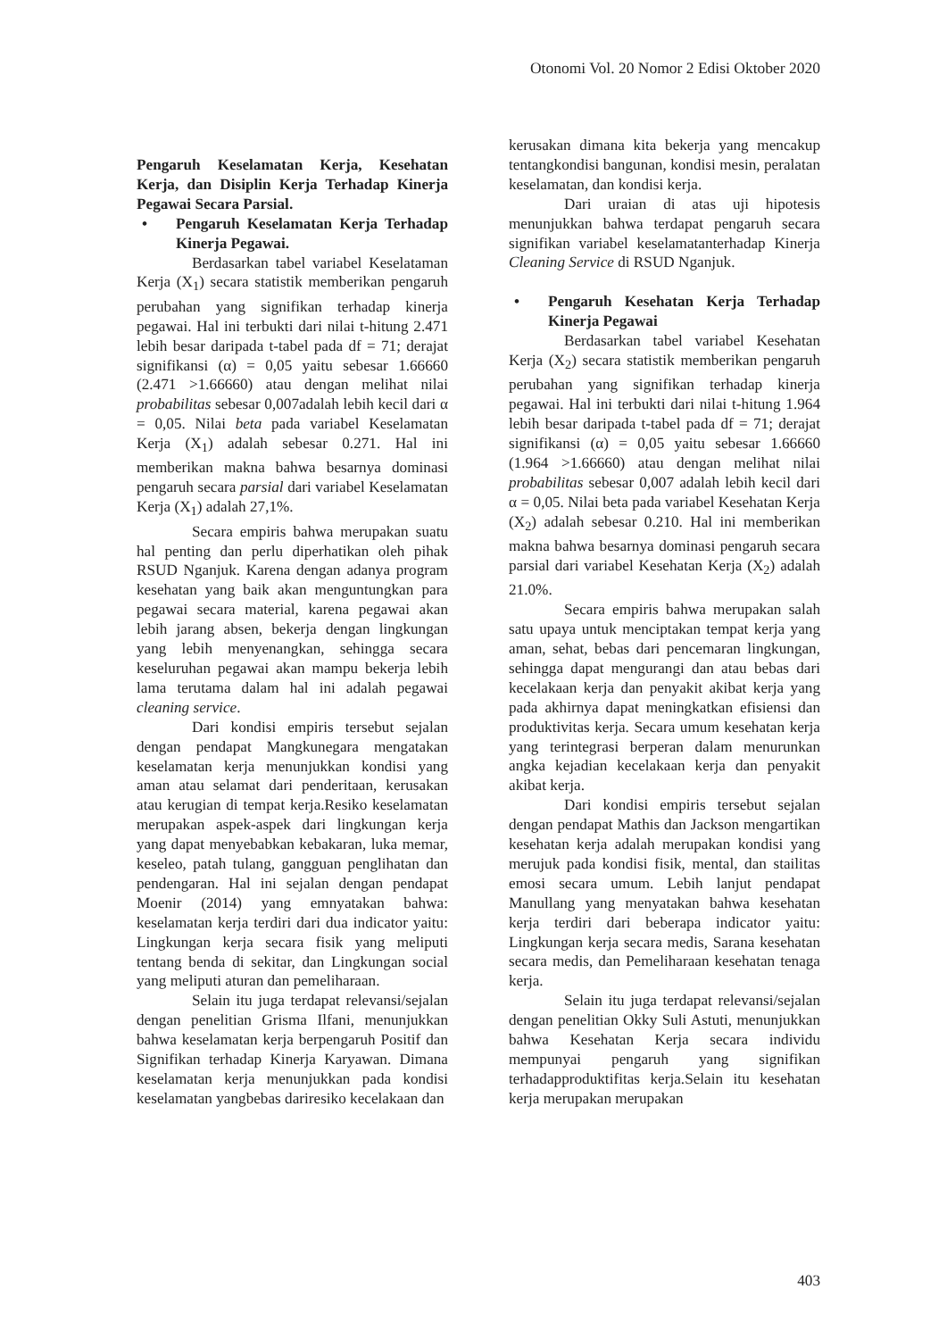Otonomi Vol. 20 Nomor 2 Edisi Oktober 2020
Pengaruh Keselamatan Kerja, Kesehatan Kerja, dan Disiplin Kerja Terhadap Kinerja Pegawai Secara Parsial.
• Pengaruh Keselamatan Kerja Terhadap Kinerja Pegawai.
Berdasarkan tabel variabel Keselataman Kerja (X<sub>1</sub>) secara statistik memberikan pengaruh perubahan yang signifikan terhadap kinerja pegawai. Hal ini terbukti dari nilai t-hitung 2.471 lebih besar daripada t-tabel pada df = 71; derajat signifikansi (α) = 0,05 yaitu sebesar 1.66660 (2.471 >1.66660) atau dengan melihat nilai probabilitas sebesar 0,007adalah lebih kecil dari α = 0,05. Nilai beta pada variabel Keselamatan Kerja (X<sub>1</sub>) adalah sebesar 0.271. Hal ini memberikan makna bahwa besarnya dominasi pengaruh secara parsial dari variabel Keselamatan Kerja (X<sub>1</sub>) adalah 27,1%.
Secara empiris bahwa merupakan suatu hal penting dan perlu diperhatikan oleh pihak RSUD Nganjuk. Karena dengan adanya program kesehatan yang baik akan menguntungkan para pegawai secara material, karena pegawai akan lebih jarang absen, bekerja dengan lingkungan yang lebih menyenangkan, sehingga secara keseluruhan pegawai akan mampu bekerja lebih lama terutama dalam hal ini adalah pegawai cleaning service.
Dari kondisi empiris tersebut sejalan dengan pendapat Mangkunegara mengatakan keselamatan kerja menunjukkan kondisi yang aman atau selamat dari penderitaan, kerusakan atau kerugian di tempat kerja.Resiko keselamatan merupakan aspek-aspek dari lingkungan kerja yang dapat menyebabkan kebakaran, luka memar, keseleo, patah tulang, gangguan penglihatan dan pendengaran. Hal ini sejalan dengan pendapat Moenir (2014) yang emnyatakan bahwa: keselamatan kerja terdiri dari dua indicator yaitu: Lingkungan kerja secara fisik yang meliputi tentang benda di sekitar, dan Lingkungan social yang meliputi aturan dan pemeliharaan.
Selain itu juga terdapat relevansi/sejalan dengan penelitian Grisma Ilfani, menunjukkan bahwa keselamatan kerja berpengaruh Positif dan Signifikan terhadap Kinerja Karyawan. Dimana keselamatan kerja menunjukkan pada kondisi keselamatan yangbebas dariresiko kecelakaan dan
kerusakan dimana kita bekerja yang mencakup tentangkondisi bangunan, kondisi mesin, peralatan keselamatan, dan kondisi kerja.
Dari uraian di atas uji hipotesis menunjukkan bahwa terdapat pengaruh secara signifikan variabel keselamatanterhadap Kinerja Cleaning Service di RSUD Nganjuk.
• Pengaruh Kesehatan Kerja Terhadap Kinerja Pegawai
Berdasarkan tabel variabel Kesehatan Kerja (X<sub>2</sub>) secara statistik memberikan pengaruh perubahan yang signifikan terhadap kinerja pegawai. Hal ini terbukti dari nilai t-hitung 1.964 lebih besar daripada t-tabel pada df = 71; derajat signifikansi (α) = 0,05 yaitu sebesar 1.66660 (1.964 >1.66660) atau dengan melihat nilai probabilitas sebesar 0,007 adalah lebih kecil dari α = 0,05. Nilai beta pada variabel Kesehatan Kerja (X<sub>2</sub>) adalah sebesar 0.210. Hal ini memberikan makna bahwa besarnya dominasi pengaruh secara parsial dari variabel Kesehatan Kerja (X<sub>2</sub>) adalah 21.0%.
Secara empiris bahwa merupakan salah satu upaya untuk menciptakan tempat kerja yang aman, sehat, bebas dari pencemaran lingkungan, sehingga dapat mengurangi dan atau bebas dari kecelakaan kerja dan penyakit akibat kerja yang pada akhirnya dapat meningkatkan efisiensi dan produktivitas kerja. Secara umum kesehatan kerja yang terintegrasi berperan dalam menurunkan angka kejadian kecelakaan kerja dan penyakit akibat kerja.
Dari kondisi empiris tersebut sejalan dengan pendapat Mathis dan Jackson mengartikan kesehatan kerja adalah merupakan kondisi yang merujuk pada kondisi fisik, mental, dan stailitas emosi secara umum. Lebih lanjut pendapat Manullang yang menyatakan bahwa kesehatan kerja terdiri dari beberapa indicator yaitu: Lingkungan kerja secara medis, Sarana kesehatan secara medis, dan Pemeliharaan kesehatan tenaga kerja.
Selain itu juga terdapat relevansi/sejalan dengan penelitian Okky Suli Astuti, menunjukkan bahwa Kesehatan Kerja secara individu mempunyai pengaruh yang signifikan terhadapproduktifitas kerja.Selain itu kesehatan kerja merupakan merupakan
403